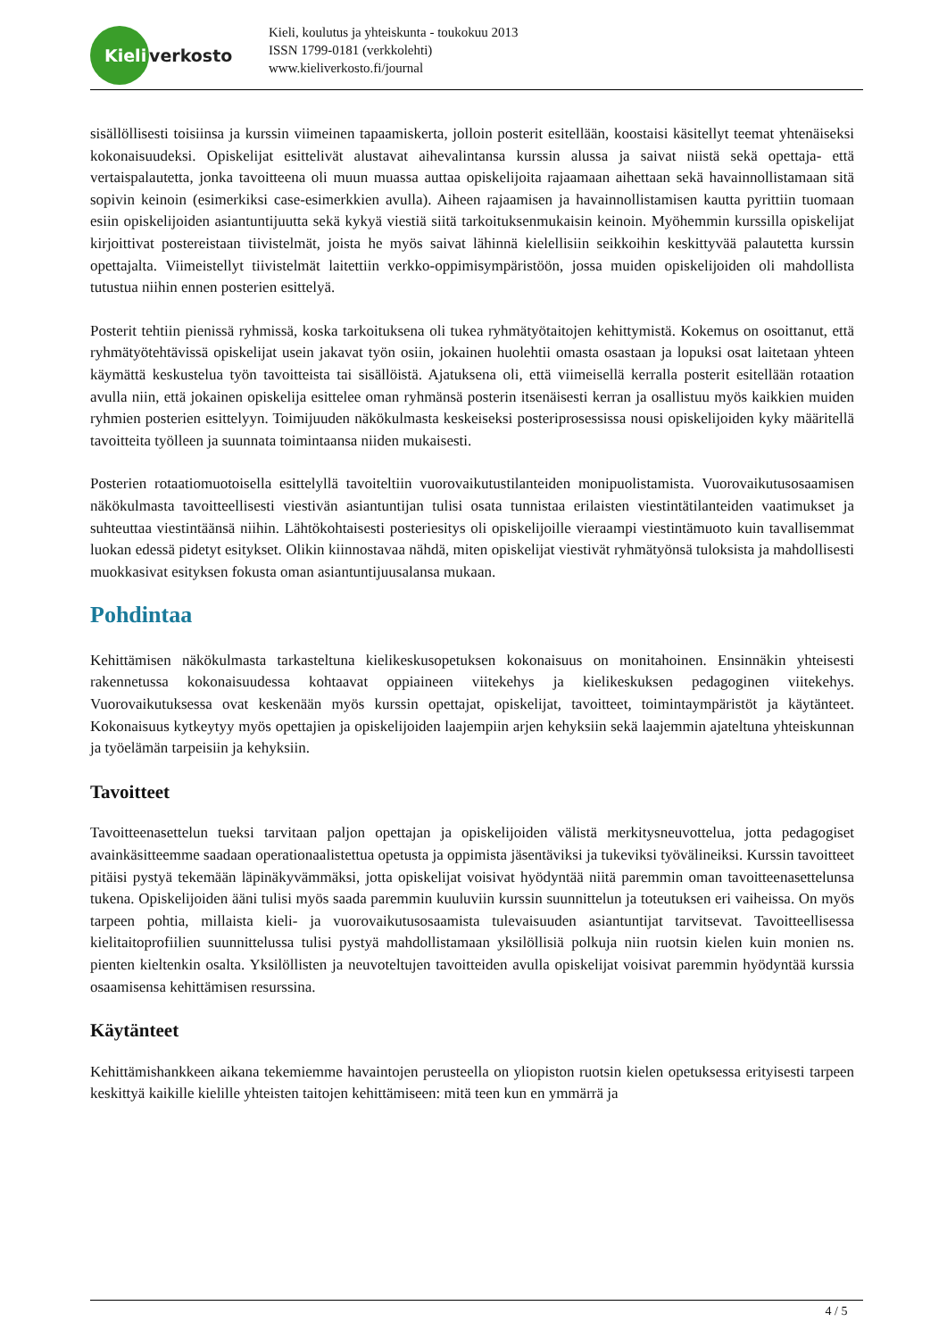Kieli
verkosto
Kieli, koulutus ja yhteiskunta - toukokuu 2013
ISSN 1799-0181 (verkkolehti)
www.kieliverkosto.fi/journal
sisällöllisesti toisiinsa ja kurssin viimeinen tapaamiskerta, jolloin posterit esitellään, koostaisi käsitellyt teemat yhtenäiseksi kokonaisuudeksi. Opiskelijat esittelivät alustavat aihevalintansa kurssin alussa ja saivat niistä sekä opettaja- että vertaispalautetta, jonka tavoitteena oli muun muassa auttaa opiskelijoita rajaamaan aihettaan sekä havainnollistamaan sitä sopivin keinoin (esimerkiksi case-esimerkkien avulla). Aiheen rajaamisen ja havainnollistamisen kautta pyrittiin tuomaan esiin opiskelijoiden asiantuntijuutta sekä kykyä viestiä siitä tarkoituksenmukaisin keinoin. Myöhemmin kurssilla opiskelijat kirjoittivat postereistaan tiivistelmät, joista he myös saivat lähinnä kielellisiin seikkoihin keskittyvää palautetta kurssin opettajalta. Viimeistellyt tiivistelmät laitettiin verkko-oppimisympäristöön, jossa muiden opiskelijoiden oli mahdollista tutustua niihin ennen posterien esittelyä.
Posterit tehtiin pienissä ryhmissä, koska tarkoituksena oli tukea ryhmätyötaitojen kehittymistä. Kokemus on osoittanut, että ryhmätyötehtävissä opiskelijat usein jakavat työn osiin, jokainen huolehtii omasta osastaan ja lopuksi osat laitetaan yhteen käymättä keskustelua työn tavoitteista tai sisällöistä. Ajatuksena oli, että viimeisellä kerralla posterit esitellään rotaation avulla niin, että jokainen opiskelija esittelee oman ryhmänsä posterin itsenäisesti kerran ja osallistuu myös kaikkien muiden ryhmien posterien esittelyyn. Toimijuuden näkökulmasta keskeiseksi posteriprosessissa nousi opiskelijoiden kyky määritellä tavoitteita työlleen ja suunnata toimintaansa niiden mukaisesti.
Posterien rotaatiomuotoisella esittelyllä tavoiteltiin vuorovaikutustilanteiden monipuolistamista. Vuorovaikutusosaamisen näkökulmasta tavoitteellisesti viestivän asiantuntijan tulisi osata tunnistaa erilaisten viestintätilanteiden vaatimukset ja suhteuttaa viestintäänsä niihin. Lähtökohtaisesti posteriesitys oli opiskelijoille vieraampi viestintämuoto kuin tavallisemmat luokan edessä pidetyt esitykset. Olikin kiinnostavaa nähdä, miten opiskelijat viestivät ryhmätyönsä tuloksista ja mahdollisesti muokkasivat esityksen fokusta oman asiantuntijuusalansa mukaan.
Pohdintaa
Kehittämisen näkökulmasta tarkasteltuna kielikeskusopetuksen kokonaisuus on monitahoinen. Ensinnäkin yhteisesti rakennetussa kokonaisuudessa kohtaavat oppiaineen viitekehys ja kielikeskuksen pedagoginen viitekehys. Vuorovaikutuksessa ovat keskenään myös kurssin opettajat, opiskelijat, tavoitteet, toimintaympäristöt ja käytänteet. Kokonaisuus kytkeytyy myös opettajien ja opiskelijoiden laajempiin arjen kehyksiin sekä laajemmin ajateltuna yhteiskunnan ja työelämän tarpeisiin ja kehyksiin.
Tavoitteet
Tavoitteenasettelun tueksi tarvitaan paljon opettajan ja opiskelijoiden välistä merkitysneuvottelua, jotta pedagogiset avainkäsitteemme saadaan operationaalistettua opetusta ja oppimista jäsentäviksi ja tukeviksi työvälineiksi. Kurssin tavoitteet pitäisi pystyä tekemään läpinäkyvämmäksi, jotta opiskelijat voisivat hyödyntää niitä paremmin oman tavoitteenasettelunsa tukena. Opiskelijoiden ääni tulisi myös saada paremmin kuuluviin kurssin suunnittelun ja toteutuksen eri vaiheissa. On myös tarpeen pohtia, millaista kieli- ja vuorovaikutusosaamista tulevaisuuden asiantuntijat tarvitsevat. Tavoitteellisessa kielitaitoprofiilien suunnittelussa tulisi pystyä mahdollistamaan yksilöllisiä polkuja niin ruotsin kielen kuin monien ns. pienten kieltenkin osalta. Yksilöllisten ja neuvoteltujen tavoitteiden avulla opiskelijat voisivat paremmin hyödyntää kurssia osaamisensa kehittämisen resurssina.
Käytänteet
Kehittämishankkeen aikana tekemiemme havaintojen perusteella on yliopiston ruotsin kielen opetuksessa erityisesti tarpeen keskittyä kaikille kielille yhteisten taitojen kehittämiseen: mitä teen kun en ymmärrä ja
4 / 5